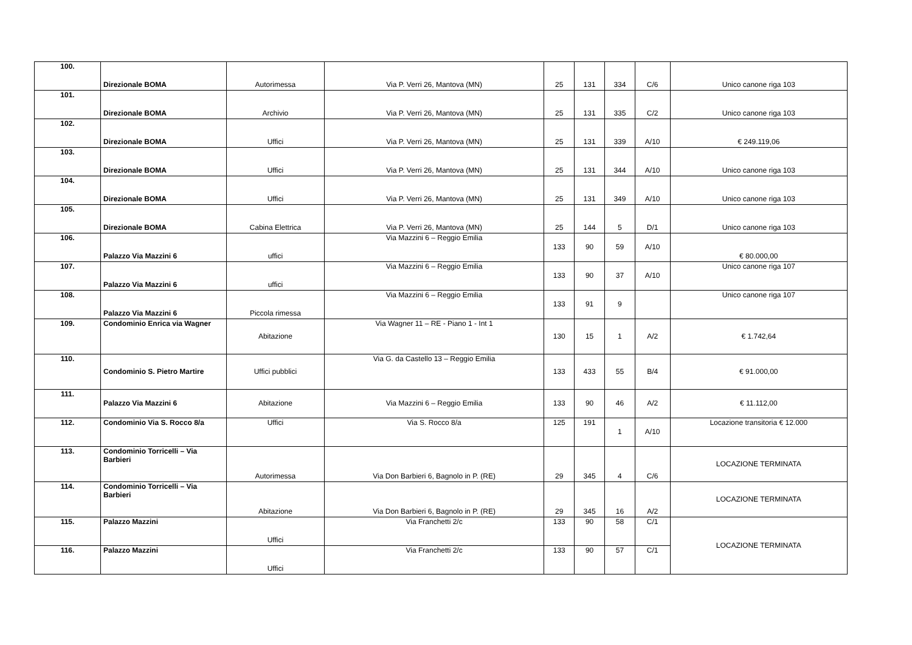| 100. | Direzionale BOMA | Autorimessa | Via P. Verri 26, Mantova (MN) | 25 | 131 | 334 | C/6 | Unico canone riga 103 |
| 101. | Direzionale BOMA | Archivio | Via P. Verri 26, Mantova (MN) | 25 | 131 | 335 | C/2 | Unico canone riga 103 |
| 102. | Direzionale BOMA | Uffici | Via P. Verri 26, Mantova (MN) | 25 | 131 | 339 | A/10 | € 249.119,06 |
| 103. | Direzionale BOMA | Uffici | Via P. Verri 26, Mantova (MN) | 25 | 131 | 344 | A/10 | Unico canone riga 103 |
| 104. | Direzionale BOMA | Uffici | Via P. Verri 26, Mantova (MN) | 25 | 131 | 349 | A/10 | Unico canone riga 103 |
| 105. | Direzionale BOMA | Cabina Elettrica | Via P. Verri 26, Mantova (MN) | 25 | 144 | 5 | D/1 | Unico canone riga 103 |
| 106. | Palazzo Via Mazzini 6 | uffici | Via Mazzini 6 – Reggio Emilia | 133 | 90 | 59 | A/10 | € 80.000,00 |
| 107. | Palazzo Via Mazzini 6 | uffici | Via Mazzini 6 – Reggio Emilia | 133 | 90 | 37 | A/10 | Unico canone riga 107 |
| 108. | Palazzo Via Mazzini 6 | Piccola rimessa | Via Mazzini 6 – Reggio Emilia | 133 | 91 | 9 | | Unico canone riga 107 |
| 109. | Condominio Enrica via Wagner | Abitazione | Via Wagner 11 – RE - Piano 1 - Int 1 | 130 | 15 | 1 | A/2 | € 1.742,64 |
| 110. | Condominio S. Pietro Martire | Uffici pubblici | Via G. da Castello 13 – Reggio Emilia | 133 | 433 | 55 | B/4 | € 91.000,00 |
| 111. | Palazzo Via Mazzini 6 | Abitazione | Via Mazzini 6 – Reggio Emilia | 133 | 90 | 46 | A/2 | € 11.112,00 |
| 112. | Condominio Via S. Rocco 8/a | Uffici | Via S. Rocco 8/a | 125 | 191 | 1 | A/10 | Locazione transitoria € 12.000 |
| 113. | Condominio Torricelli – Via Barbieri | Autorimessa | Via Don Barbieri 6, Bagnolo in P. (RE) | 29 | 345 | 4 | C/6 | LOCAZIONE TERMINATA |
| 114. | Condominio Torricelli – Via Barbieri | Abitazione | Via Don Barbieri 6, Bagnolo in P. (RE) | 29 | 345 | 16 | A/2 | LOCAZIONE TERMINATA |
| 115. | Palazzo Mazzini | Uffici | Via Franchetti 2/c | 133 | 90 | 58 | C/1 | LOCAZIONE TERMINATA |
| 116. | Palazzo Mazzini | Uffici | Via Franchetti 2/c | 133 | 90 | 57 | C/1 | |